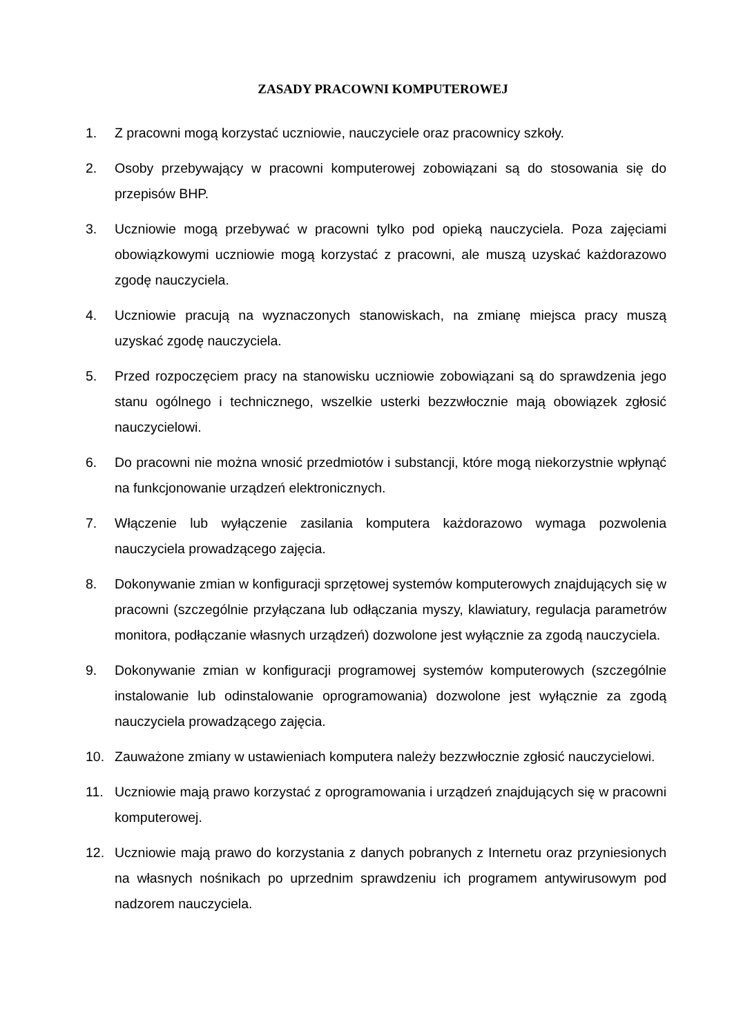ZASADY PRACOWNI KOMPUTEROWEJ
1. Z pracowni mogą korzystać uczniowie, nauczyciele oraz pracownicy szkoły.
2. Osoby przebywający w pracowni komputerowej zobowiązani są do stosowania się do przepisów BHP.
3. Uczniowie mogą przebywać w pracowni tylko pod opieką nauczyciela. Poza zajęciami obowiązkowymi uczniowie mogą korzystać z pracowni, ale muszą uzyskać każdorazowo zgodę nauczyciela.
4. Uczniowie pracują na wyznaczonych stanowiskach, na zmianę miejsca pracy muszą uzyskać zgodę nauczyciela.
5. Przed rozpoczęciem pracy na stanowisku uczniowie zobowiązani są do sprawdzenia jego stanu ogólnego i technicznego, wszelkie usterki bezzwłocznie mają obowiązek zgłosić nauczycielowi.
6. Do pracowni nie można wnosić przedmiotów i substancji, które mogą niekorzystnie wpłynąć na funkcjonowanie urządzeń elektronicznych.
7. Włączenie lub wyłączenie zasilania komputera każdorazowo wymaga pozwolenia nauczyciela prowadzącego zajęcia.
8. Dokonywanie zmian w konfiguracji sprzętowej systemów komputerowych znajdujących się w pracowni (szczególnie przyłączana lub odłączania myszy, klawiatury, regulacja parametrów monitora, podłączanie własnych urządzeń) dozwolone jest wyłącznie za zgodą nauczyciela.
9. Dokonywanie zmian w konfiguracji programowej systemów komputerowych (szczególnie instalowanie lub odinstalowanie oprogramowania) dozwolone jest wyłącznie za zgodą nauczyciela prowadzącego zajęcia.
10. Zauważone zmiany w ustawieniach komputera należy bezzwłocznie zgłosić nauczycielowi.
11. Uczniowie mają prawo korzystać z oprogramowania i urządzeń znajdujących się w pracowni komputerowej.
12. Uczniowie mają prawo do korzystania z danych pobranych z Internetu oraz przyniesionych na własnych nośnikach po uprzednim sprawdzeniu ich programem antywirusowym pod nadzorem nauczyciela.